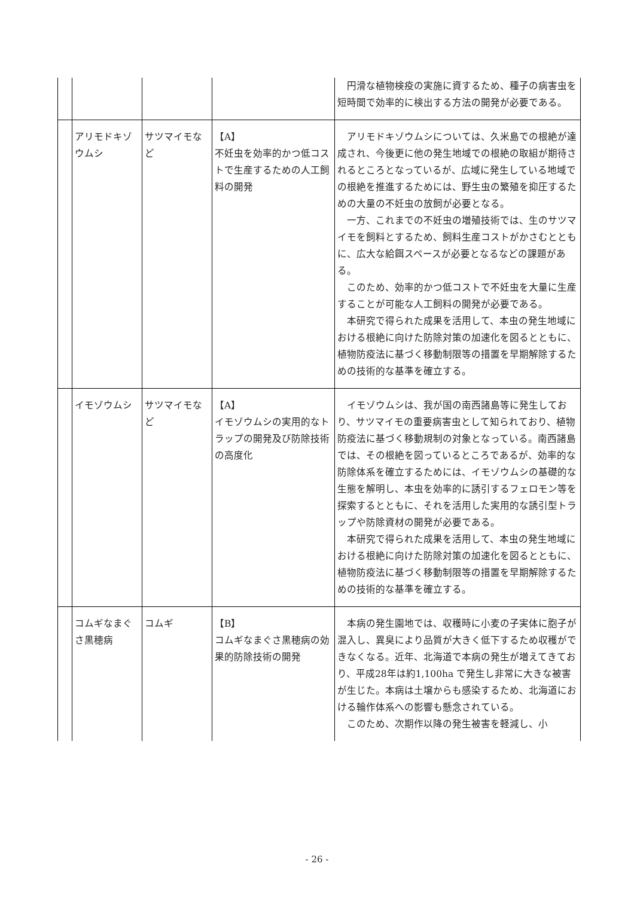| | | | | 円滑な植物検疫の実施に資するため、種子の病害虫を短時間で効率的に検出する方法の開発が必要である。 |
| | アリモドキゾウムシ | サツマイモなど | 【A】 不妊虫を効率的かつ低コストで生産するための人工飼料の開発 | アリモドキゾウムシについては、久米島での根絶が達成され、今後更に他の発生地域での根絶の取組が期待されるところとなっているが、広域に発生している地域での根絶を推進するためには、野生虫の繁殖を抑圧するための大量の不妊虫の放飼が必要となる。 一方、これまでの不妊虫の増殖技術では、生のサツマイモを飼料とするため、飼料生産コストがかさむとともに、広大な給餌スペースが必要となるなどの課題がある。 このため、効率的かつ低コストで不妊虫を大量に生産することが可能な人工飼料の開発が必要である。 本研究で得られた成果を活用して、本虫の発生地域における根絶に向けた防除対策の加速化を図るとともに、植物防疫法に基づく移動制限等の措置を早期解除するための技術的な基準を確立する。 |
| | イモゾウムシ | サツマイモなど | 【A】 イモゾウムシの実用的なトラップの開発及び防除技術の高度化 | イモゾウムシは、我が国の南西諸島等に発生しており、サツマイモの重要病害虫として知られており、植物防疫法に基づく移動規制の対象となっている。南西諸島では、その根絶を図っているところであるが、効率的な防除体系を確立するためには、イモゾウムシの基礎的な生態を解明し、本虫を効率的に誘引するフェロモン等を探索するとともに、それを活用した実用的な誘引型トラップや防除資材の開発が必要である。 本研究で得られた成果を活用して、本虫の発生地域における根絶に向けた防除対策の加速化を図るとともに、植物防疫法に基づく移動制限等の措置を早期解除するための技術的な基準を確立する。 |
| | コムギなまぐさ黒穂病 | コムギ | 【B】 コムギなまぐさ黒穂病の効果的防除技術の開発 | 本病の発生園地では、収穫時に小麦の子実体に胞子が混入し、異臭により品質が大きく低下するため収穫ができなくなる。近年、北海道で本病の発生が増えてきており、平成28年は約1,100ha で発生し非常に大きな被害が生じた。本病は土壌からも感染するため、北海道における輪作体系への影響も懸念されている。 このため、次期作以降の発生被害を軽減し、小 |
- 26 -